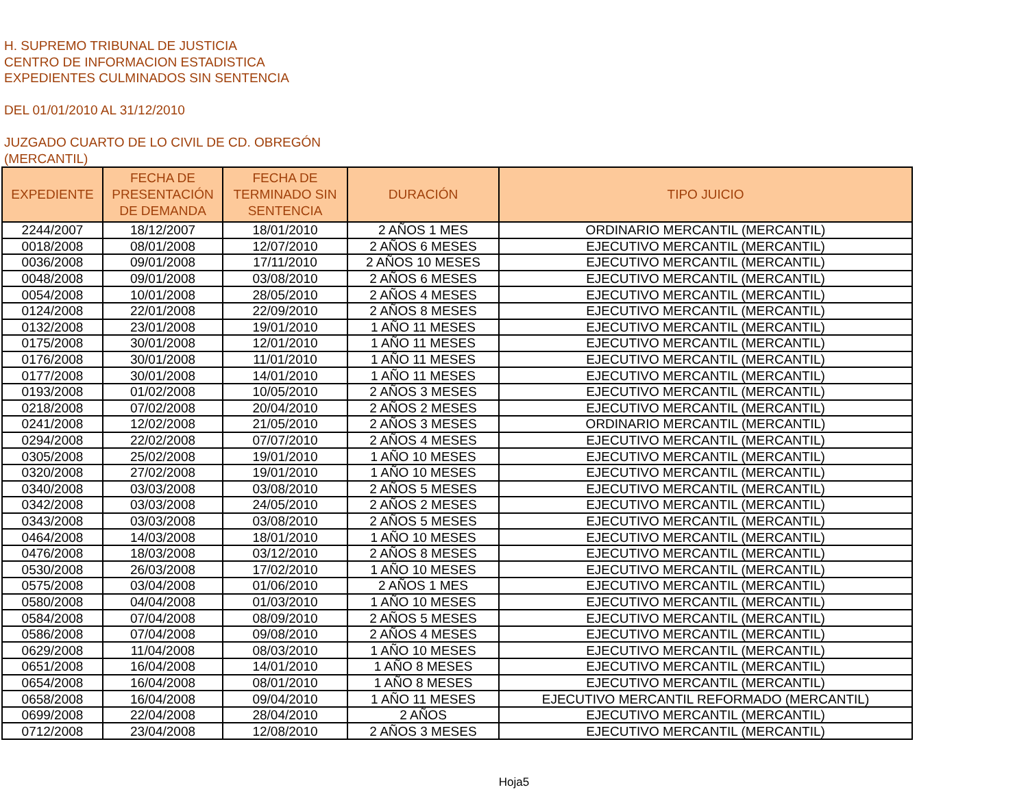H. SUPREMO TRIBUNAL DE JUSTICIA
CENTRO DE INFORMACION ESTADISTICA
EXPEDIENTES CULMINADOS SIN SENTENCIA
DEL 01/01/2010 AL 31/12/2010
JUZGADO CUARTO DE LO CIVIL DE CD. OBREGÓN
(MERCANTIL)
| EXPEDIENTE | FECHA DE PRESENTACIÓN DE DEMANDA | FECHA DE TERMINADO SIN SENTENCIA | DURACIÓN | TIPO JUICIO |
| --- | --- | --- | --- | --- |
| 2244/2007 | 18/12/2007 | 18/01/2010 | 2 AÑOS 1 MES | ORDINARIO MERCANTIL (MERCANTIL) |
| 0018/2008 | 08/01/2008 | 12/07/2010 | 2 AÑOS 6 MESES | EJECUTIVO MERCANTIL (MERCANTIL) |
| 0036/2008 | 09/01/2008 | 17/11/2010 | 2 AÑOS 10 MESES | EJECUTIVO MERCANTIL (MERCANTIL) |
| 0048/2008 | 09/01/2008 | 03/08/2010 | 2 AÑOS 6 MESES | EJECUTIVO MERCANTIL (MERCANTIL) |
| 0054/2008 | 10/01/2008 | 28/05/2010 | 2 AÑOS 4 MESES | EJECUTIVO MERCANTIL (MERCANTIL) |
| 0124/2008 | 22/01/2008 | 22/09/2010 | 2 AÑOS 8 MESES | EJECUTIVO MERCANTIL (MERCANTIL) |
| 0132/2008 | 23/01/2008 | 19/01/2010 | 1 AÑO 11 MESES | EJECUTIVO MERCANTIL (MERCANTIL) |
| 0175/2008 | 30/01/2008 | 12/01/2010 | 1 AÑO 11 MESES | EJECUTIVO MERCANTIL (MERCANTIL) |
| 0176/2008 | 30/01/2008 | 11/01/2010 | 1 AÑO 11 MESES | EJECUTIVO MERCANTIL (MERCANTIL) |
| 0177/2008 | 30/01/2008 | 14/01/2010 | 1 AÑO 11 MESES | EJECUTIVO MERCANTIL (MERCANTIL) |
| 0193/2008 | 01/02/2008 | 10/05/2010 | 2 AÑOS 3 MESES | EJECUTIVO MERCANTIL (MERCANTIL) |
| 0218/2008 | 07/02/2008 | 20/04/2010 | 2 AÑOS 2 MESES | EJECUTIVO MERCANTIL (MERCANTIL) |
| 0241/2008 | 12/02/2008 | 21/05/2010 | 2 AÑOS 3 MESES | ORDINARIO MERCANTIL (MERCANTIL) |
| 0294/2008 | 22/02/2008 | 07/07/2010 | 2 AÑOS 4 MESES | EJECUTIVO MERCANTIL (MERCANTIL) |
| 0305/2008 | 25/02/2008 | 19/01/2010 | 1 AÑO 10 MESES | EJECUTIVO MERCANTIL (MERCANTIL) |
| 0320/2008 | 27/02/2008 | 19/01/2010 | 1 AÑO 10 MESES | EJECUTIVO MERCANTIL (MERCANTIL) |
| 0340/2008 | 03/03/2008 | 03/08/2010 | 2 AÑOS 5 MESES | EJECUTIVO MERCANTIL (MERCANTIL) |
| 0342/2008 | 03/03/2008 | 24/05/2010 | 2 AÑOS 2 MESES | EJECUTIVO MERCANTIL (MERCANTIL) |
| 0343/2008 | 03/03/2008 | 03/08/2010 | 2 AÑOS 5 MESES | EJECUTIVO MERCANTIL (MERCANTIL) |
| 0464/2008 | 14/03/2008 | 18/01/2010 | 1 AÑO 10 MESES | EJECUTIVO MERCANTIL (MERCANTIL) |
| 0476/2008 | 18/03/2008 | 03/12/2010 | 2 AÑOS 8 MESES | EJECUTIVO MERCANTIL (MERCANTIL) |
| 0530/2008 | 26/03/2008 | 17/02/2010 | 1 AÑO 10 MESES | EJECUTIVO MERCANTIL (MERCANTIL) |
| 0575/2008 | 03/04/2008 | 01/06/2010 | 2 AÑOS 1 MES | EJECUTIVO MERCANTIL (MERCANTIL) |
| 0580/2008 | 04/04/2008 | 01/03/2010 | 1 AÑO 10 MESES | EJECUTIVO MERCANTIL (MERCANTIL) |
| 0584/2008 | 07/04/2008 | 08/09/2010 | 2 AÑOS 5 MESES | EJECUTIVO MERCANTIL (MERCANTIL) |
| 0586/2008 | 07/04/2008 | 09/08/2010 | 2 AÑOS 4 MESES | EJECUTIVO MERCANTIL (MERCANTIL) |
| 0629/2008 | 11/04/2008 | 08/03/2010 | 1 AÑO 10 MESES | EJECUTIVO MERCANTIL (MERCANTIL) |
| 0651/2008 | 16/04/2008 | 14/01/2010 | 1 AÑO 8 MESES | EJECUTIVO MERCANTIL (MERCANTIL) |
| 0654/2008 | 16/04/2008 | 08/01/2010 | 1 AÑO 8 MESES | EJECUTIVO MERCANTIL (MERCANTIL) |
| 0658/2008 | 16/04/2008 | 09/04/2010 | 1 AÑO 11 MESES | EJECUTIVO MERCANTIL REFORMADO (MERCANTIL) |
| 0699/2008 | 22/04/2008 | 28/04/2010 | 2 AÑOS | EJECUTIVO MERCANTIL (MERCANTIL) |
| 0712/2008 | 23/04/2008 | 12/08/2010 | 2 AÑOS 3 MESES | EJECUTIVO MERCANTIL (MERCANTIL) |
Hoja5